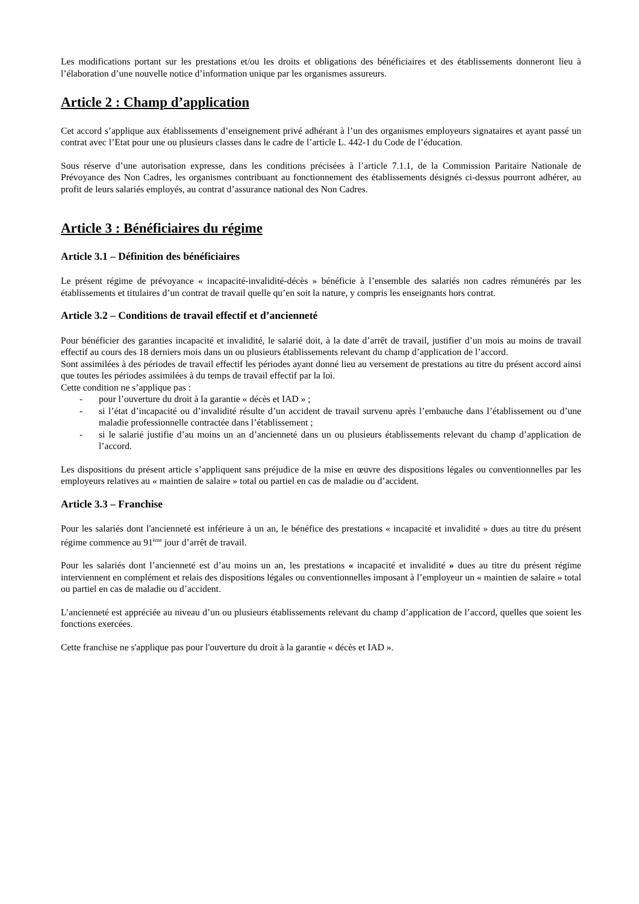Les modifications portant sur les prestations et/ou les droits et obligations des bénéficiaires et des établissements donneront lieu à l’élaboration d’une nouvelle notice d’information unique par les organismes assureurs.
Article 2 : Champ d’application
Cet accord s’applique aux établissements d’enseignement privé adhérant à l’un des organismes employeurs signataires et ayant passé un contrat avec l’Etat pour une ou plusieurs classes dans le cadre de l’article L. 442-1 du Code de l’éducation.
Sous réserve d’une autorisation expresse, dans les conditions précisées à l’article 7.1.1, de la Commission Paritaire Nationale de Prévoyance des Non Cadres, les organismes contribuant au fonctionnement des établissements désignés ci-dessus pourront adhérer, au profit de leurs salariés employés, au contrat d’assurance national des Non Cadres.
Article 3 : Bénéficiaires du régime
Article 3.1 – Définition des bénéficiaires
Le présent régime de prévoyance « incapacité-invalidité-décès » bénéficie à l’ensemble des salariés non cadres rémunérés par les établissements et titulaires d’un contrat de travail quelle qu’en soit la nature, y compris les enseignants hors contrat.
Article 3.2 – Conditions de travail effectif et d’ancienneté
Pour bénéficier des garanties incapacité et invalidité, le salarié doit, à la date d’arrêt de travail, justifier d’un mois au moins de travail effectif au cours des 18 derniers mois dans un ou plusieurs établissements relevant du champ d’application de l’accord.
Sont assimilées à des périodes de travail effectif les périodes ayant donné lieu au versement de prestations au titre du présent accord ainsi que toutes les périodes assimilées à du temps de travail effectif par la loi.
Cette condition ne s’applique pas :
- pour l’ouverture du droit à la garantie « décès et IAD » ;
- si l’état d’incapacité ou d’invalidité résulte d’un accident de travail survenu après l’embauche dans l’établissement ou d’une maladie professionnelle contractée dans l’établissement ;
- si le salarié justifie d’au moins un an d’ancienneté dans un ou plusieurs établissements relevant du champ d’application de l’accord.
Les dispositions du présent article s’appliquent sans préjudice de la mise en œuvre des dispositions légales ou conventionnelles par les employeurs relatives au « maintien de salaire » total ou partiel en cas de maladie ou d’accident.
Article 3.3 – Franchise
Pour les salariés dont l'ancienneté est inférieure à un an, le bénéfice des prestations « incapacité et invalidité » dues au titre du présent régime commence au 91<sup>ème</sup> jour d’arrêt de travail.
Pour les salariés dont l’ancienneté est d’au moins un an, les prestations « incapacité et invalidité » dues au titre du présent régime interviennent en complément et relais des dispositions légales ou conventionnelles imposant à l’employeur un « maintien de salaire » total ou partiel en cas de maladie ou d’accident.
L’ancienneté est appréciée au niveau d’un ou plusieurs établissements relevant du champ d’application de l’accord, quelles que soient les fonctions exercées.
Cette franchise ne s'applique pas pour l'ouverture du droit à la garantie « décès et IAD ».